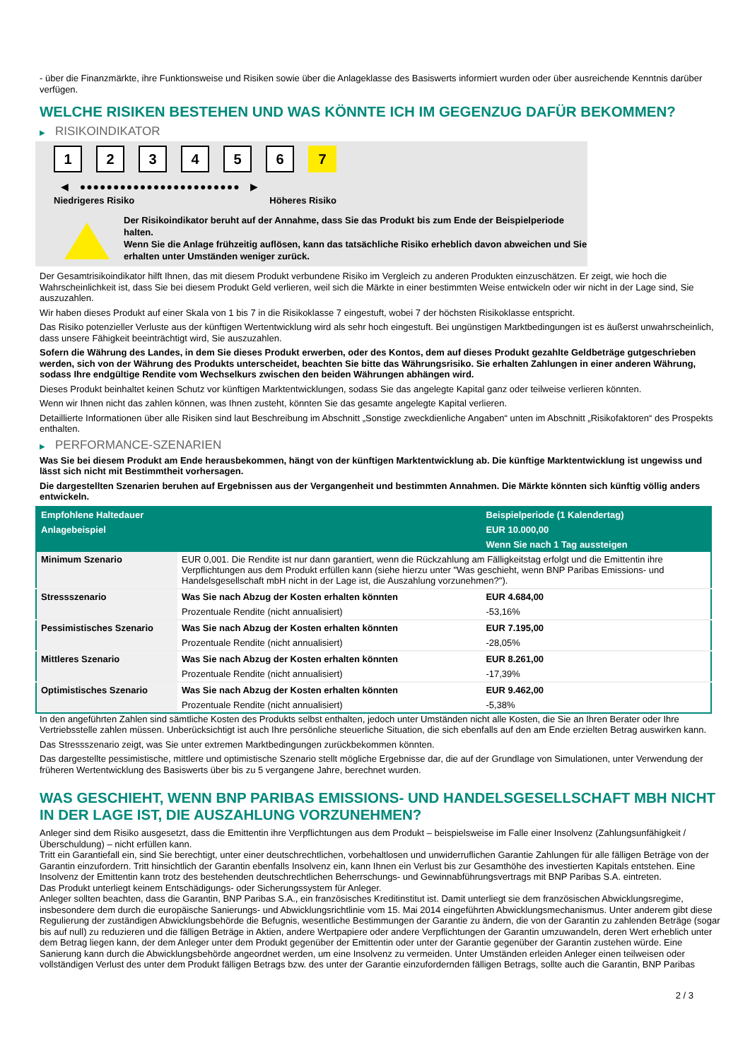- über die Finanzmärkte, ihre Funktionsweise und Risiken sowie über die Anlageklasse des Basiswerts informiert wurden oder über ausreichende Kenntnis darüber verfügen.
WELCHE RISIKEN BESTEHEN UND WAS KÖNNTE ICH IM GEGENZUG DAFÜR BEKOMMEN?
▶ RISIKOINDIKATOR
1 2 3 4 5 6 7
◀ ●●●●●●●●●●●●●●●●●●●●●●●● ▶
Niedrigeres Risiko Höheres Risiko
Der Risikoindikator beruht auf der Annahme, dass Sie das Produkt bis zum Ende der Beispielperiode halten.
Wenn Sie die Anlage frühzeitig auflösen, kann das tatsächliche Risiko erheblich davon abweichen und Sie erhalten unter Umständen weniger zurück.
Der Gesamtrisikoindikator hilft Ihnen, das mit diesem Produkt verbundene Risiko im Vergleich zu anderen Produkten einzuschätzen. Er zeigt, wie hoch die Wahrscheinlichkeit ist, dass Sie bei diesem Produkt Geld verlieren, weil sich die Märkte in einer bestimmten Weise entwickeln oder wir nicht in der Lage sind, Sie auszuzahlen.
Wir haben dieses Produkt auf einer Skala von 1 bis 7 in die Risikoklasse 7 eingestuft, wobei 7 der höchsten Risikoklasse entspricht.
Das Risiko potenzieller Verluste aus der künftigen Wertentwicklung wird als sehr hoch eingestuft. Bei ungünstigen Marktbedingungen ist es äußerst unwahrscheinlich, dass unsere Fähigkeit beeinträchtigt wird, Sie auszuzahlen.
Sofern die Währung des Landes, in dem Sie dieses Produkt erwerben, oder des Kontos, dem auf dieses Produkt gezahlte Geldbeträge gutgeschrieben werden, sich von der Währung des Produkts unterscheidet, beachten Sie bitte das Währungsrisiko. Sie erhalten Zahlungen in einer anderen Währung, sodass Ihre endgültige Rendite vom Wechselkurs zwischen den beiden Währungen abhängen wird.
Dieses Produkt beinhaltet keinen Schutz vor künftigen Marktentwicklungen, sodass Sie das angelegte Kapital ganz oder teilweise verlieren könnten.
Wenn wir Ihnen nicht das zahlen können, was Ihnen zusteht, könnten Sie das gesamte angelegte Kapital verlieren.
Detaillierte Informationen über alle Risiken sind laut Beschreibung im Abschnitt „Sonstige zweckdienliche Angaben“ unten im Abschnitt „Risikofaktoren“ des Prospekts enthalten.
▶ PERFORMANCE-SZENARIEN
Was Sie bei diesem Produkt am Ende herausbekommen, hängt von der künftigen Marktentwicklung ab. Die künftige Marktentwicklung ist ungewiss und lässt sich nicht mit Bestimmtheit vorhersagen.
Die dargestellten Szenarien beruhen auf Ergebnissen aus der Vergangenheit und bestimmten Annahmen. Die Märkte könnten sich künftig völlig anders entwickeln.
| Empfohlene Haltedauer | | Beispielperiode (1 Kalendertag) |
| --- | --- | --- |
| Anlagebeispiel | | EUR 10.000,00 |
| | | Wenn Sie nach 1 Tag aussteigen |
| Minimum Szenario | EUR 0,001. Die Rendite ist nur dann garantiert, wenn die Rückzahlung am Fälligkeitstag erfolgt und die Emittentin ihre Verpflichtungen aus dem Produkt erfüllen kann (siehe hierzu unter "Was geschieht, wenn BNP Paribas Emissions- und Handelsgesellschaft mbH nicht in der Lage ist, die Auszahlung vorzunehmen?"). | |
| Stressszenario | Was Sie nach Abzug der Kosten erhalten könnten | EUR 4.684,00 |
| | Prozentuale Rendite (nicht annualisiert) | -53,16% |
| Pessimistisches Szenario | Was Sie nach Abzug der Kosten erhalten könnten | EUR 7.195,00 |
| | Prozentuale Rendite (nicht annualisiert) | -28,05% |
| Mittleres Szenario | Was Sie nach Abzug der Kosten erhalten könnten | EUR 8.261,00 |
| | Prozentuale Rendite (nicht annualisiert) | -17,39% |
| Optimistisches Szenario | Was Sie nach Abzug der Kosten erhalten könnten | EUR 9.462,00 |
| | Prozentuale Rendite (nicht annualisiert) | -5,38% |
In den angeführten Zahlen sind sämtliche Kosten des Produkts selbst enthalten, jedoch unter Umständen nicht alle Kosten, die Sie an Ihren Berater oder Ihre Vertriebsstelle zahlen müssen. Unberücksichtigt ist auch Ihre persönliche steuerliche Situation, die sich ebenfalls auf den am Ende erzielten Betrag auswirken kann.
Das Stressszenario zeigt, was Sie unter extremen Marktbedingungen zurückbekommen könnten.
Das dargestellte pessimistische, mittlere und optimistische Szenario stellt mögliche Ergebnisse dar, die auf der Grundlage von Simulationen, unter Verwendung der früheren Wertentwicklung des Basiswerts über bis zu 5 vergangene Jahre, berechnet wurden.
WAS GESCHIEHT, WENN BNP PARIBAS EMISSIONS- UND HANDELSGESELLSCHAFT MBH NICHT IN DER LAGE IST, DIE AUSZAHLUNG VORZUNEHMEN?
Anleger sind dem Risiko ausgesetzt, dass die Emittentin ihre Verpflichtungen aus dem Produkt – beispielsweise im Falle einer Insolvenz (Zahlungsunfähigkeit / Überschuldung) – nicht erfüllen kann.
Tritt ein Garantiefall ein, sind Sie berechtigt, unter einer deutschrechtlichen, vorbehaltlosen und unwiderruflichen Garantie Zahlungen für alle fälligen Beträge von der Garantin einzufordern. Tritt hinsichtlich der Garantin ebenfalls Insolvenz ein, kann Ihnen ein Verlust bis zur Gesamthöhe des investierten Kapitals entstehen. Eine Insolvenz der Emittentin kann trotz des bestehenden deutschrechtlichen Beherrschungs- und Gewinnabführungsvertrags mit BNP Paribas S.A. eintreten.
Das Produkt unterliegt keinem Entschädigungs- oder Sicherungssystem für Anleger.
Anleger sollten beachten, dass die Garantin, BNP Paribas S.A., ein französisches Kreditinstitut ist. Damit unterliegt sie dem französischen Abwicklungsregime, insbesondere dem durch die europäische Sanierungs- und Abwicklungsrichtlinie vom 15. Mai 2014 eingeführten Abwicklungsmechanismus. Unter anderem gibt diese Regulierung der zuständigen Abwicklungsbehörde die Befugnis, wesentliche Bestimmungen der Garantie zu ändern, die von der Garantin zu zahlenden Beträge (sogar bis auf null) zu reduzieren und die fälligen Beträge in Aktien, andere Wertpapiere oder andere Verpflichtungen der Garantin umzuwandeln, deren Wert erheblich unter dem Betrag liegen kann, der dem Anleger unter dem Produkt gegenüber der Emittentin oder unter der Garantie gegenüber der Garantin zustehen würde. Eine Sanierung kann durch die Abwicklungsbehörde angeordnet werden, um eine Insolvenz zu vermeiden. Unter Umständen erleiden Anleger einen teilweisen oder vollständigen Verlust des unter dem Produkt fälligen Betrags bzw. des unter der Garantie einzufordernden fälligen Betrags, sollte auch die Garantin, BNP Paribas
2 / 3